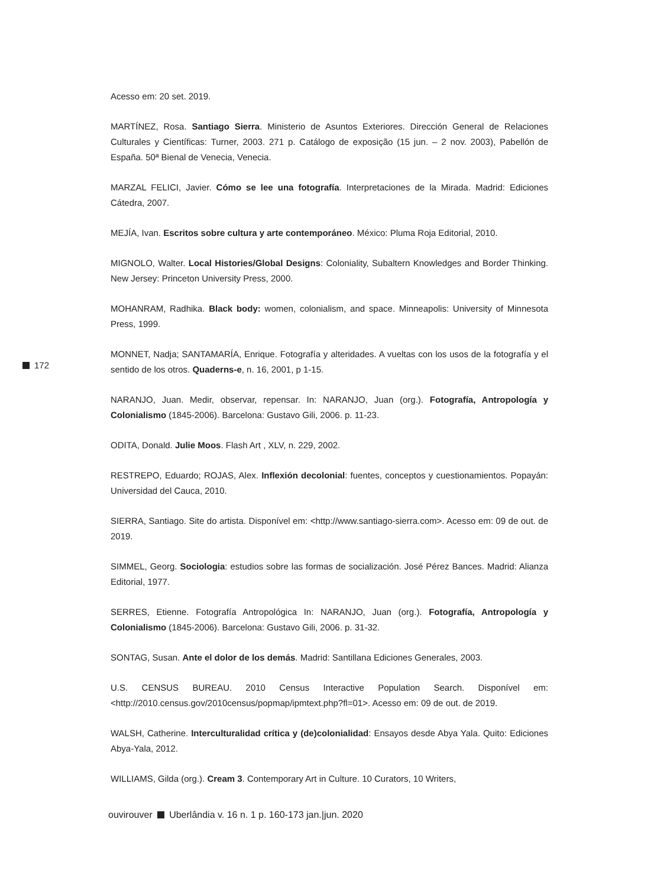Acesso em: 20 set. 2019.
MARTÍNEZ, Rosa. Santiago Sierra. Ministerio de Asuntos Exteriores. Dirección General de Relaciones Culturales y Científicas: Turner, 2003. 271 p. Catálogo de exposição (15 jun. – 2 nov. 2003), Pabellón de España. 50ª Bienal de Venecia, Venecia.
MARZAL FELICI, Javier. Cómo se lee una fotografía. Interpretaciones de la Mirada. Madrid: Ediciones Cátedra, 2007.
MEJÍA, Ivan. Escritos sobre cultura y arte contemporáneo. México: Pluma Roja Editorial, 2010.
MIGNOLO, Walter. Local Histories/Global Designs: Coloniality, Subaltern Knowledges and Border Thinking. New Jersey: Princeton University Press, 2000.
MOHANRAM, Radhika. Black body: women, colonialism, and space. Minneapolis: University of Minnesota Press, 1999.
MONNET, Nadja; SANTAMARÍA, Enrique. Fotografía y alteridades. A vueltas con los usos de la fotografía y el sentido de los otros. Quaderns-e, n. 16, 2001, p 1-15.
NARANJO, Juan. Medir, observar, repensar. In: NARANJO, Juan (org.). Fotografía, Antropología y Colonialismo (1845-2006). Barcelona: Gustavo Gili, 2006. p. 11-23.
ODITA, Donald. Julie Moos. Flash Art , XLV, n. 229, 2002.
RESTREPO, Eduardo; ROJAS, Alex. Inflexión decolonial: fuentes, conceptos y cuestionamientos. Popayán: Universidad del Cauca, 2010.
SIERRA, Santiago. Site do artista. Disponível em: <http://www.santiago-sierra.com>. Acesso em: 09 de out. de 2019.
SIMMEL, Georg. Sociologia: estudios sobre las formas de socialización. José Pérez Bances. Madrid: Alianza Editorial, 1977.
SERRES, Etienne. Fotografía Antropológica In: NARANJO, Juan (org.). Fotografía, Antropología y Colonialismo (1845-2006). Barcelona: Gustavo Gili, 2006. p. 31-32.
SONTAG, Susan. Ante el dolor de los demás. Madrid: Santillana Ediciones Generales, 2003.
U.S. CENSUS BUREAU. 2010 Census Interactive Population Search. Disponível em: <http://2010.census.gov/2010census/popmap/ipmtext.php?fl=01>. Acesso em: 09 de out. de 2019.
WALSH, Catherine. Interculturalidad crítica y (de)colonialidad: Ensayos desde Abya Yala. Quito: Ediciones Abya-Yala, 2012.
WILLIAMS, Gilda (org.). Cream 3. Contemporary Art in Culture. 10 Curators, 10 Writers,
172
ouvirouver Uberlândia v. 16 n. 1 p. 160-173 jan.|jun. 2020